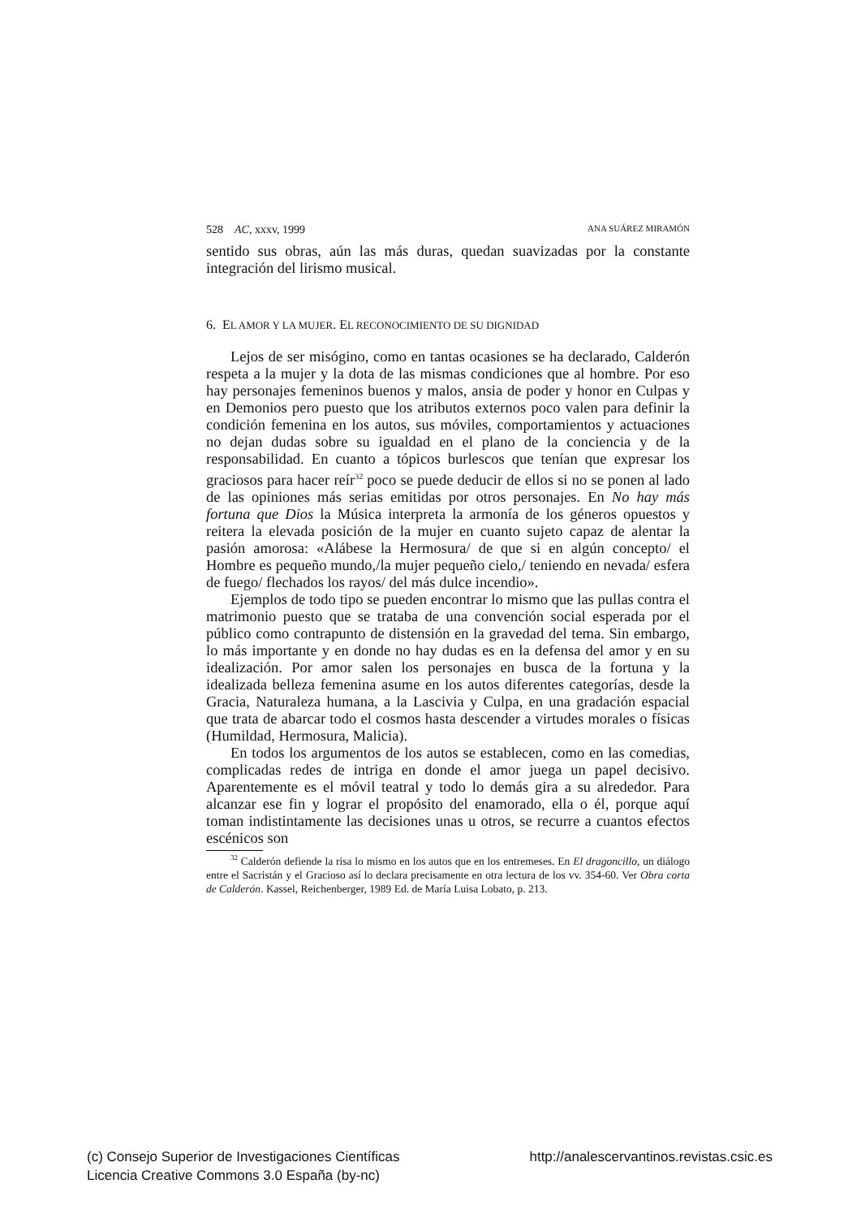528 AC, xxxv, 1999 ANA SUÁREZ MIRAMÓN
sentido sus obras, aún las más duras, quedan suavizadas por la constante integración del lirismo musical.
6. EL AMOR Y LA MUJER. EL RECONOCIMIENTO DE SU DIGNIDAD
Lejos de ser misógino, como en tantas ocasiones se ha declarado, Calderón respeta a la mujer y la dota de las mismas condiciones que al hombre. Por eso hay personajes femeninos buenos y malos, ansia de poder y honor en Culpas y en Demonios pero puesto que los atributos externos poco valen para definir la condición femenina en los autos, sus móviles, comportamientos y actuaciones no dejan dudas sobre su igualdad en el plano de la conciencia y de la responsabilidad. En cuanto a tópicos burlescos que tenían que expresar los graciosos para hacer reír<sup>32</sup> poco se puede deducir de ellos si no se ponen al lado de las opiniones más serias emitidas por otros personajes. En No hay más fortuna que Dios la Música interpreta la armonía de los géneros opuestos y reitera la elevada posición de la mujer en cuanto sujeto capaz de alentar la pasión amorosa: «Alábese la Hermosura/ de que si en algún concepto/ el Hombre es pequeño mundo,/la mujer pequeño cielo,/ teniendo en nevada/ esfera de fuego/ flechados los rayos/ del más dulce incendio».
Ejemplos de todo tipo se pueden encontrar lo mismo que las pullas contra el matrimonio puesto que se trataba de una convención social esperada por el público como contrapunto de distensión en la gravedad del tema. Sin embargo, lo más importante y en donde no hay dudas es en la defensa del amor y en su idealización. Por amor salen los personajes en busca de la fortuna y la idealizada belleza femenina asume en los autos diferentes categorías, desde la Gracia, Naturaleza humana, a la Lascivia y Culpa, en una gradación espacial que trata de abarcar todo el cosmos hasta descender a virtudes morales o físicas (Humildad, Hermosura, Malicia).
En todos los argumentos de los autos se establecen, como en las comedias, complicadas redes de intriga en donde el amor juega un papel decisivo. Aparentemente es el móvil teatral y todo lo demás gira a su alrededor. Para alcanzar ese fin y lograr el propósito del enamorado, ella o él, porque aquí toman indistintamente las decisiones unas u otros, se recurre a cuantos efectos escénicos son
<sup>32</sup> Calderón defiende la risa lo mismo en los autos que en los entremeses. En El dragoncillo, un diálogo entre el Sacristán y el Gracioso así lo declara precisamente en otra lectura de los vv. 354-60. Ver Obra corta de Calderón. Kassel, Reichenberger, 1989 Ed. de María Luisa Lobato, p. 213.
(c) Consejo Superior de Investigaciones Científicas http://analescervantinos.revistas.csic.es
Licencia Creative Commons 3.0 España (by-nc)